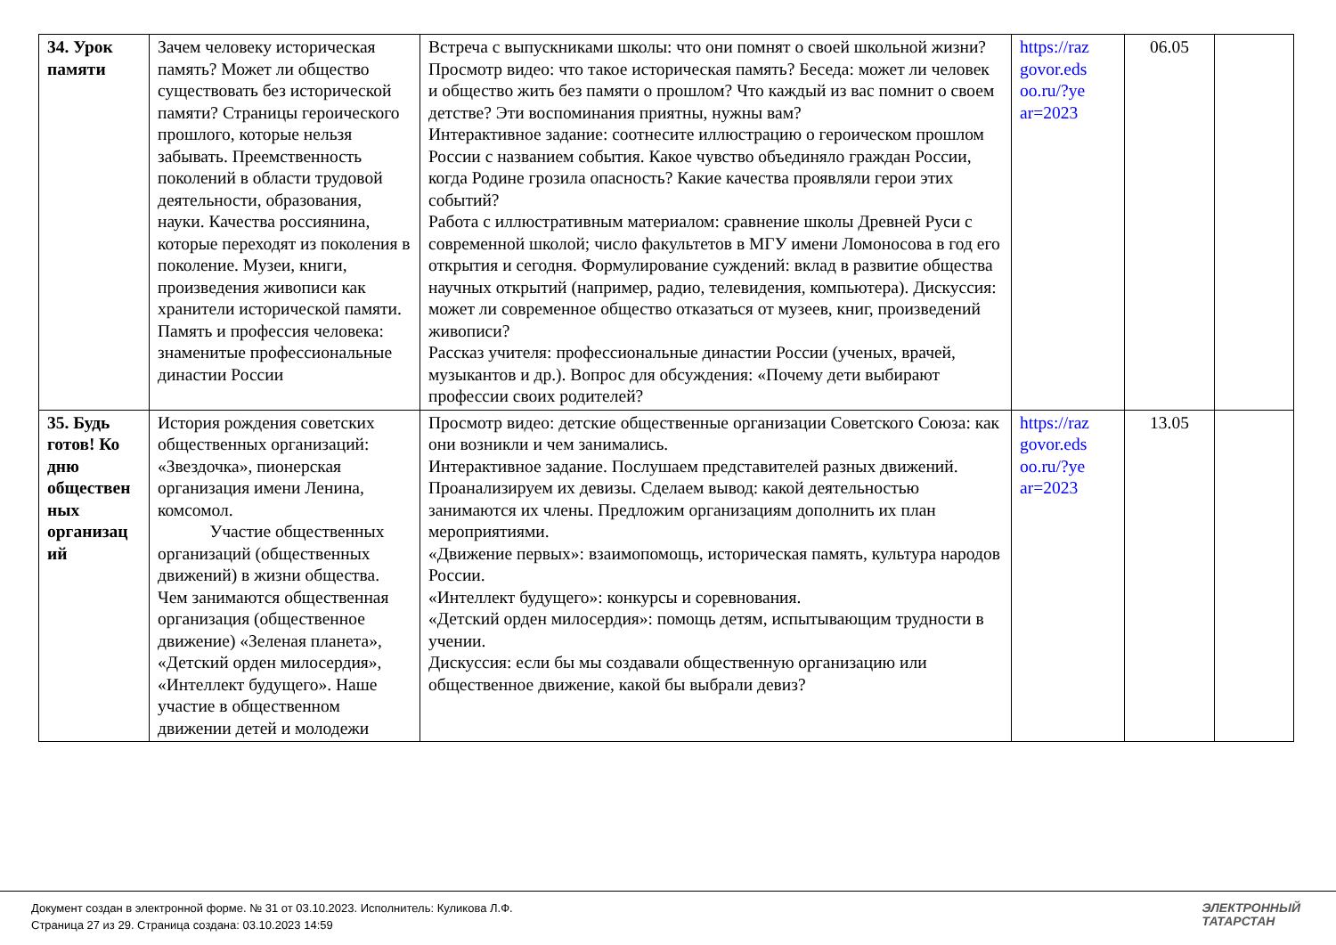| 34. Урок памяти | Зачем человеку историческая память? Может ли общество существовать без исторической памяти? Страницы героического прошлого, которые нельзя забывать. Преемственность поколений в области трудовой деятельности, образования, науки. Качества россиянина, которые переходят из поколения в поколение. Музеи, книги, произведения живописи как хранители исторической памяти. Память и профессия человека: знаменитые профессиональные династии России | Встреча с выпускниками школы: что они помнят о своей школьной жизни? Просмотр видео: что такое историческая память? Беседа: может ли человек и общество жить без памяти о прошлом? Что каждый из вас помнит о своем детстве? Эти воспоминания приятны, нужны вам? Интерактивное задание: соотнесите иллюстрацию о героическом прошлом России с названием события. Какое чувство объединяло граждан России, когда Родине грозила опасность? Какие качества проявляли герои этих событий? Работа с иллюстративным материалом: сравнение школы Древней Руси с современной школой; число факультетов в МГУ имени Ломоносова в год его открытия и сегодня. Формулирование суждений: вклад в развитие общества научных открытий (например, радио, телевидения, компьютера). Дискуссия: может ли современное общество отказаться от музеев, книг, произведений живописи? Рассказ учителя: профессиональные династии России (ученых, врачей, музыкантов и др.). Вопрос для обсуждения: «Почему дети выбирают профессии своих родителей? | https://raz govor.eds oo.ru/?ye ar=2023 | 06.05 | |
| 35. Будь готов! Ко дню обществен ных организац ий | История рождения советских общественных организаций: «Звездочка», пионерская организация имени Ленина, комсомол. Участие общественных организаций (общественных движений) в жизни общества. Чем занимаются общественная организация (общественное движение) «Зеленая планета», «Детский орден милосердия», «Интеллект будущего». Наше участие в общественном движении детей и молодежи | Просмотр видео: детские общественные организации Советского Союза: как они возникли и чем занимались. Интерактивное задание. Послушаем представителей разных движений. Проанализируем их девизы. Сделаем вывод: какой деятельностью занимаются их члены. Предложим организациям дополнить их план мероприятиями. «Движение первых»: взаимопомощь, историческая память, культура народов России. «Интеллект будущего»: конкурсы и соревнования. «Детский орден милосердия»: помощь детям, испытывающим трудности в учении. Дискуссия: если бы мы создавали общественную организацию или общественное движение, какой бы выбрали девиз? | https://raz govor.eds oo.ru/?ye ar=2023 | 13.05 | |
Документ создан в электронной форме. № 31 от 03.10.2023. Исполнитель: Куликова Л.Ф.
Страница 27 из 29. Страница создана: 03.10.2023 14:59
ЭЛЕКТРОННЫЙ
ТАТАРСТАН